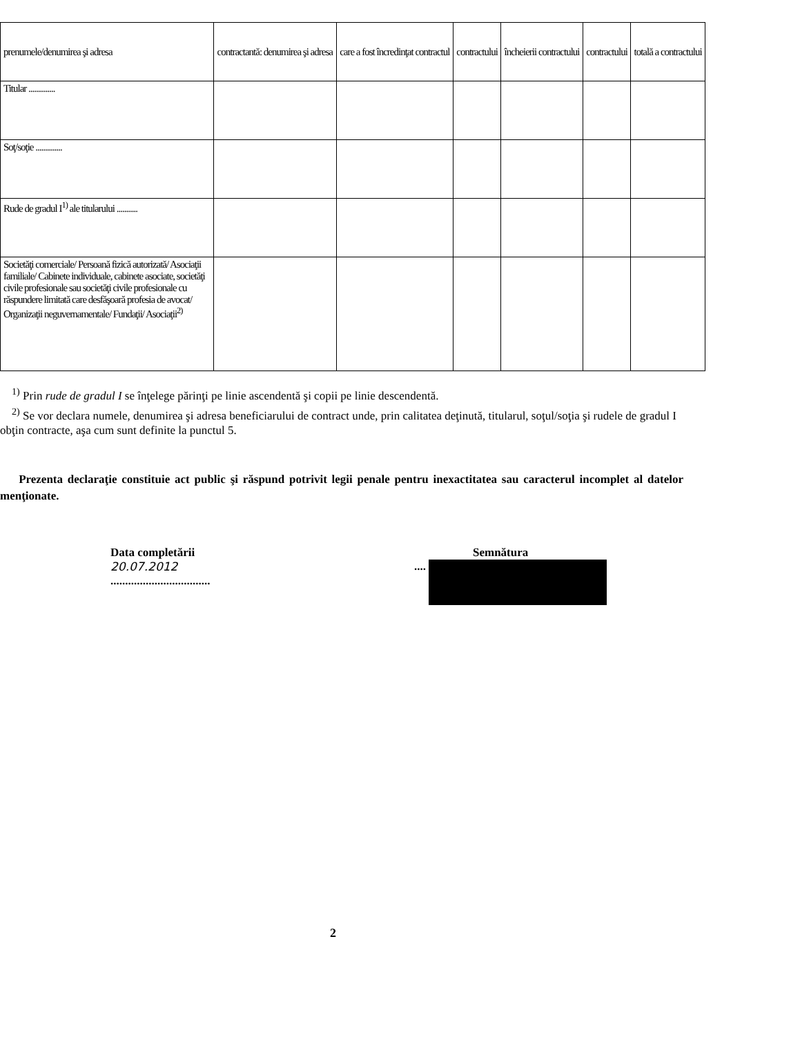| prenumele/denumirea şi adresa | contractantă: denumirea şi adresa | care a fost încredinţat contractul | contractului | încheierii contractului | contractului | totală a contractului |
| --- | --- | --- | --- | --- | --- | --- |
| Titular .............. | | | | | | |
| Soţ/soţie .............. | | | | | | |
| Rude de gradul I<sup>1)</sup> ale titularului ........... | | | | | | |
| Societăţi comerciale/ Persoană fizică autorizată/ Asociaţii familiale/ Cabinete individuale, cabinete asociate, societăţi civile profesionale sau societăţi civile profesionale cu răspundere limitată care desfăşoară profesia de avocat/ Organizaţii neguvernamentale/ Fundaţii/ Asociaţii<sup>2)</sup> | | | | | | |
<sup>1)</sup> Prin rude de gradul I se înţelege părinţi pe linie ascendentă şi copii pe linie descendentă.
<sup>2)</sup> Se vor declara numele, denumirea şi adresa beneficiarului de contract unde, prin calitatea deţinută, titularul, soţul/soţia şi rudele de gradul I obţin contracte, aşa cum sunt definite la punctul 5.
Prezenta declaraţie constituie act public şi răspund potrivit legii penale pentru inexactitatea sau caracterul incomplet al datelor menţionate.
Data completării
20.07.2012
..................................
Semnătura
....
2